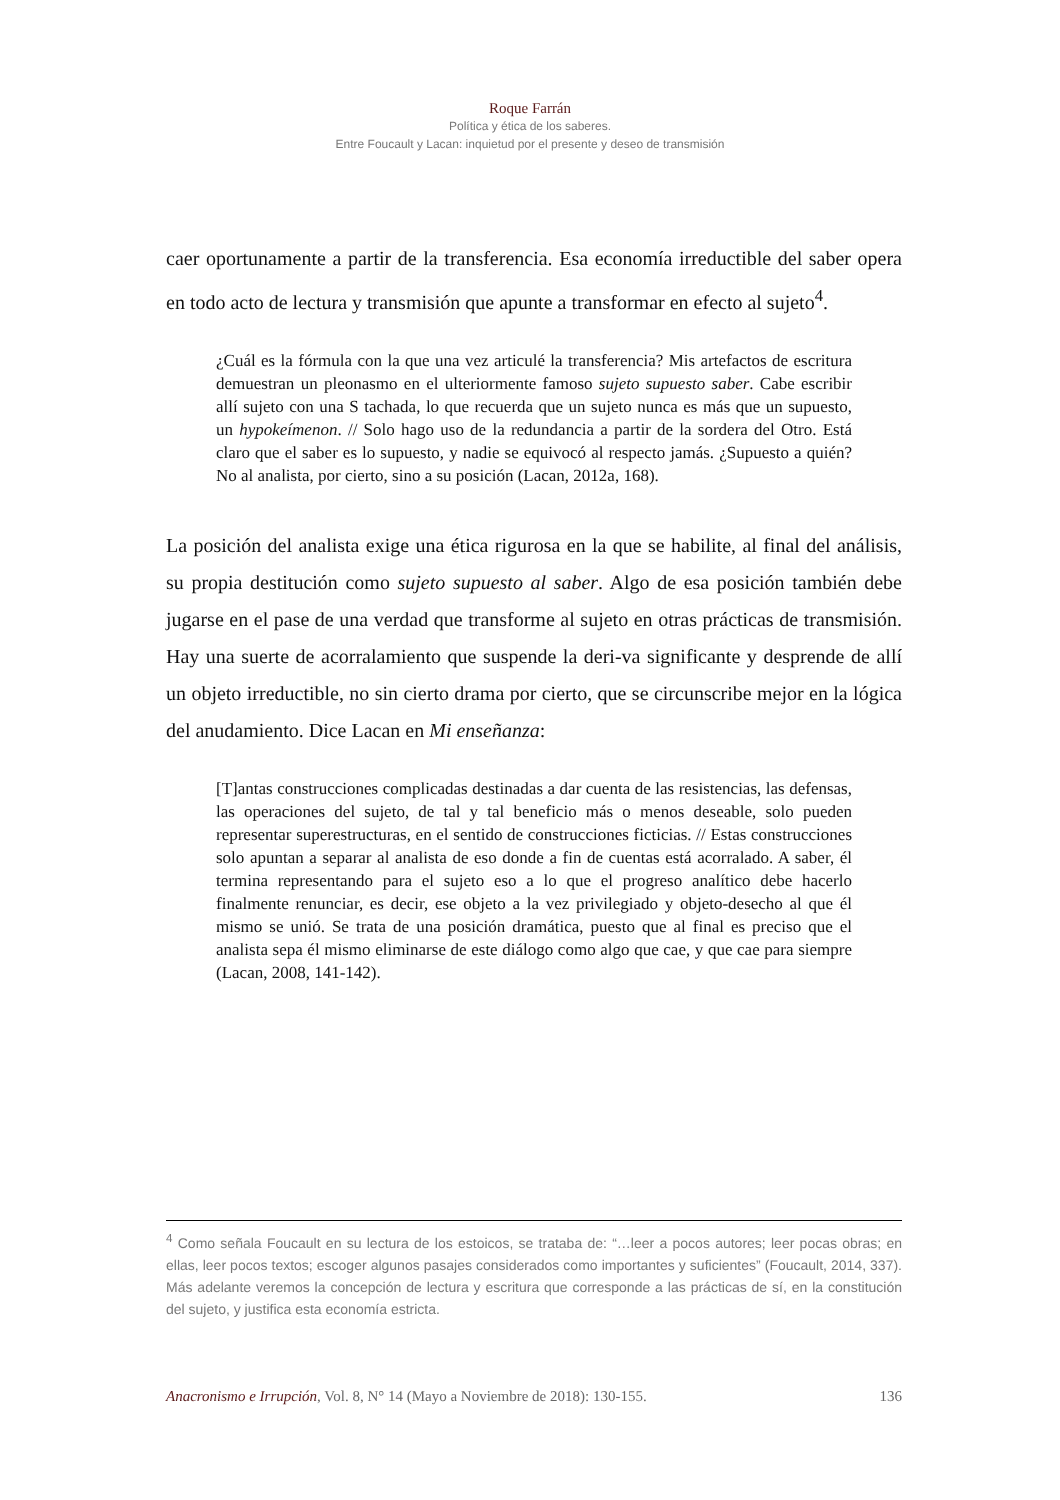Roque Farrán
Política y ética de los saberes.
Entre Foucault y Lacan: inquietud por el presente y deseo de transmisión
caer oportunamente a partir de la transferencia. Esa economía irreductible del saber opera en todo acto de lectura y transmisión que apunte a transformar en efecto al sujeto<sup>4</sup>.
¿Cuál es la fórmula con la que una vez articulé la transferencia? Mis artefactos de escritura demuestran un pleonasmo en el ulteriormente famoso sujeto supuesto saber. Cabe escribir allí sujeto con una S tachada, lo que recuerda que un sujeto nunca es más que un supuesto, un hypokeímenon. // Solo hago uso de la redundancia a partir de la sordera del Otro. Está claro que el saber es lo supuesto, y nadie se equivocó al respecto jamás. ¿Supuesto a quién? No al analista, por cierto, sino a su posición (Lacan, 2012a, 168).
La posición del analista exige una ética rigurosa en la que se habilite, al final del análisis, su propia destitución como sujeto supuesto al saber. Algo de esa posición también debe jugarse en el pase de una verdad que transforme al sujeto en otras prácticas de transmisión. Hay una suerte de acorralamiento que suspende la deri-va significante y desprende de allí un objeto irreductible, no sin cierto drama por cierto, que se circunscribe mejor en la lógica del anudamiento. Dice Lacan en Mi enseñanza:
[T]antas construcciones complicadas destinadas a dar cuenta de las resistencias, las defensas, las operaciones del sujeto, de tal y tal beneficio más o menos deseable, solo pueden representar superestructuras, en el sentido de construcciones ficticias. // Estas construcciones solo apuntan a separar al analista de eso donde a fin de cuentas está acorralado. A saber, él termina representando para el sujeto eso a lo que el progreso analítico debe hacerlo finalmente renunciar, es decir, ese objeto a la vez privilegiado y objeto-desecho al que él mismo se unió. Se trata de una posición dramática, puesto que al final es preciso que el analista sepa él mismo eliminarse de este diálogo como algo que cae, y que cae para siempre (Lacan, 2008, 141-142).
<sup>4</sup> Como señala Foucault en su lectura de los estoicos, se trataba de: “…leer a pocos autores; leer pocas obras; en ellas, leer pocos textos; escoger algunos pasajes considerados como importantes y suficientes” (Foucault, 2014, 337). Más adelante veremos la concepción de lectura y escritura que corresponde a las prácticas de sí, en la constitución del sujeto, y justifica esta economía estricta.
Anacronismo e Irrupción, Vol. 8, N° 14 (Mayo a Noviembre de 2018): 130-155. 136